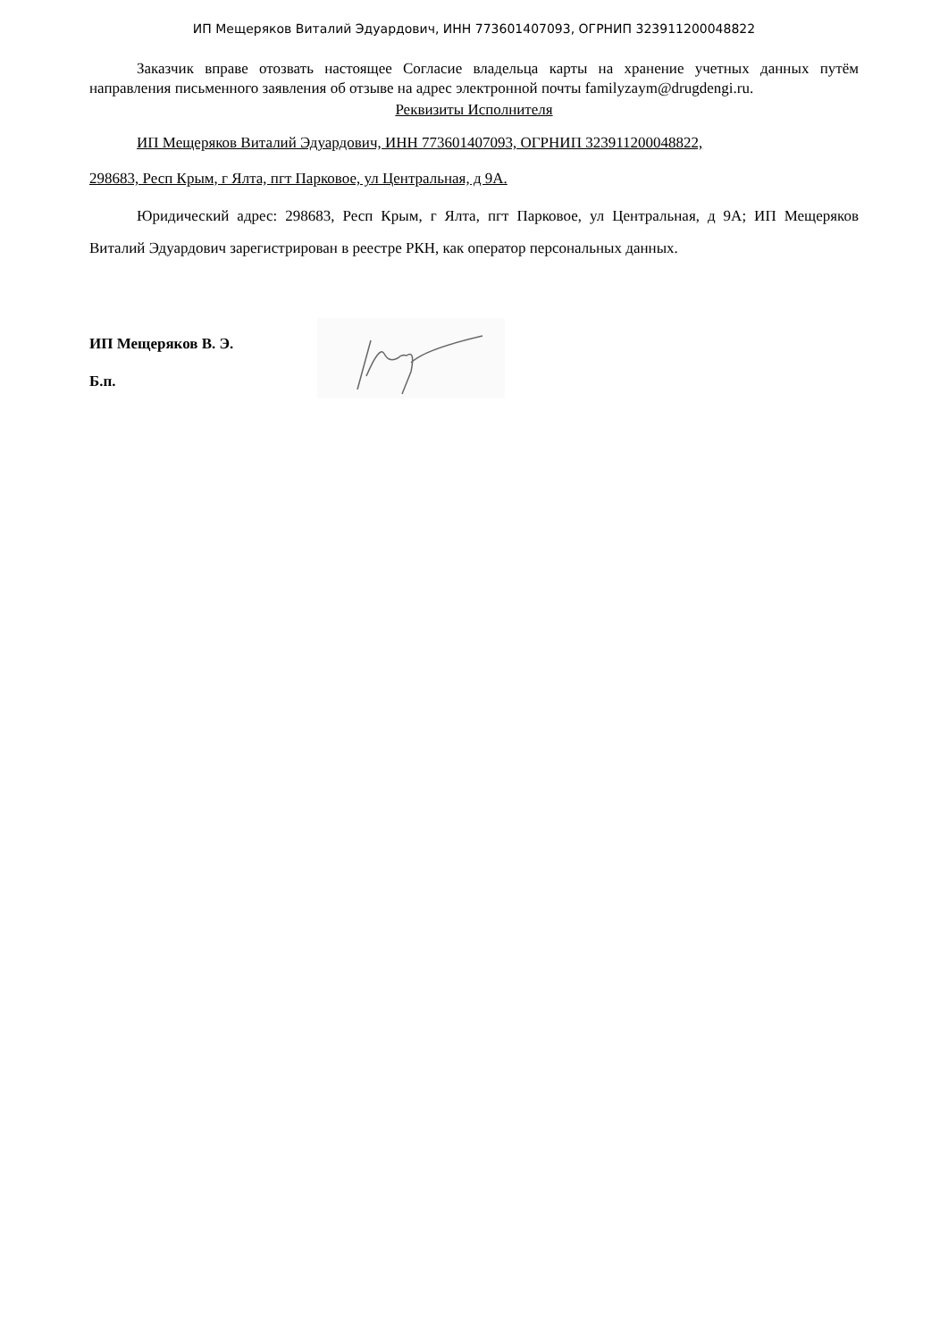ИП Мещеряков Виталий Эдуардович, ИНН 773601407093, ОГРНИП 323911200048822
Заказчик вправе отозвать настоящее Согласие владельца карты на хранение учетных данных путём направления письменного заявления об отзыве на адрес электронной почты familyzaym@drugdengi.ru.
Реквизиты Исполнителя
ИП Мещеряков Виталий Эдуардович, ИНН 773601407093, ОГРНИП 323911200048822,
298683, Респ Крым, г Ялта, пгт Парковое, ул Центральная, д 9А.
Юридический адрес: 298683, Респ Крым, г Ялта, пгт Парковое, ул Центральная, д 9А; ИП Мещеряков Виталий Эдуардович зарегистрирован в реестре РКН, как оператор персональных данных.
ИП Мещеряков В. Э.
Б.п.